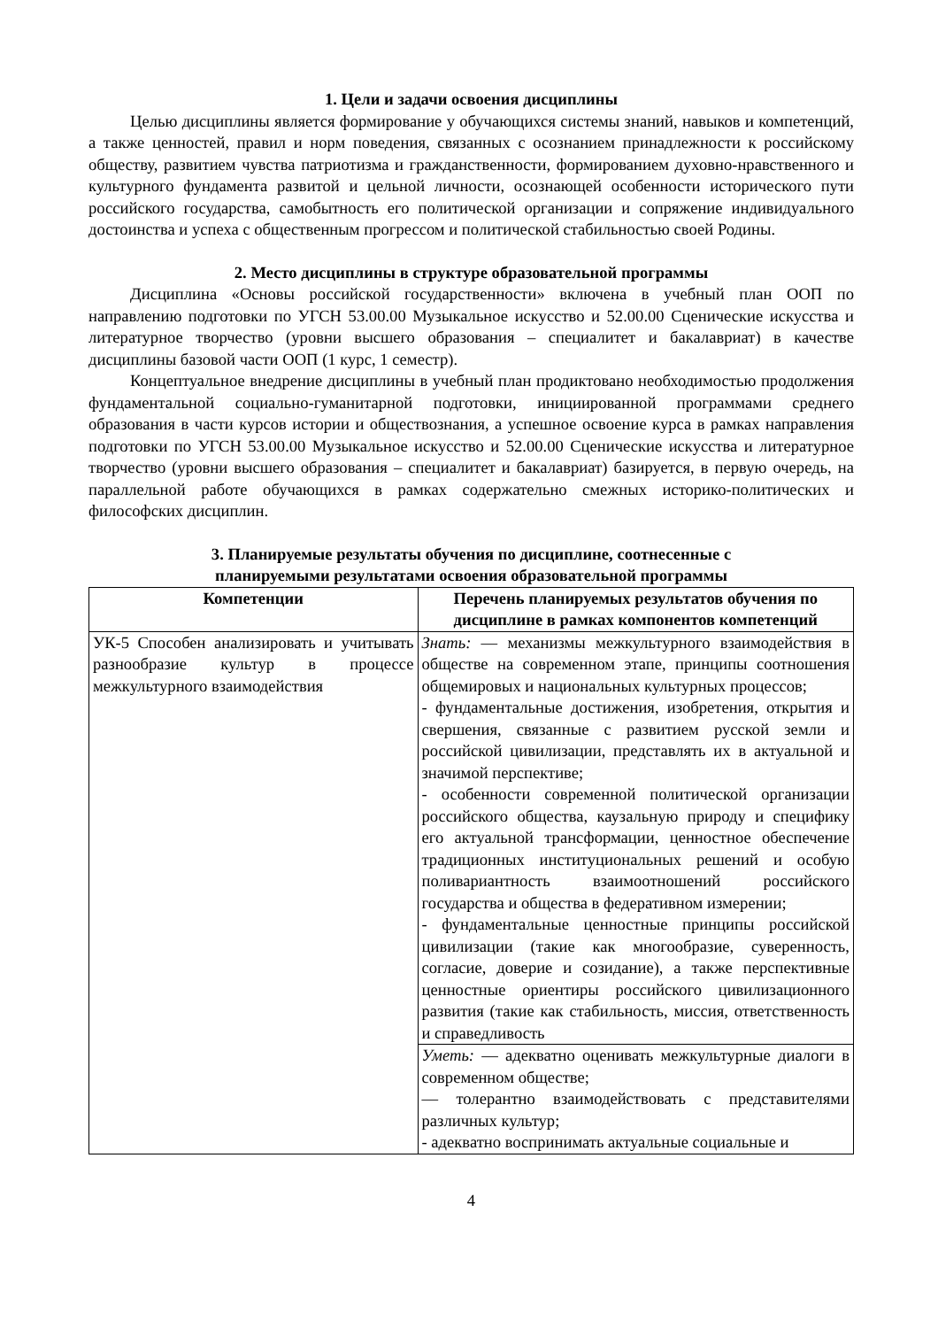1. Цели и задачи освоения дисциплины
Целью дисциплины является формирование у обучающихся системы знаний, навыков и компетенций, а также ценностей, правил и норм поведения, связанных с осознанием принадлежности к российскому обществу, развитием чувства патриотизма и гражданственности, формированием духовно-нравственного и культурного фундамента развитой и цельной личности, осознающей особенности исторического пути российского государства, самобытность его политической организации и сопряжение индивидуального достоинства и успеха с общественным прогрессом и политической стабильностью своей Родины.
2. Место дисциплины в структуре образовательной программы
Дисциплина «Основы российской государственности» включена в учебный план ООП по направлению подготовки по УГСН 53.00.00 Музыкальное искусство и 52.00.00 Сценические искусства и литературное творчество (уровни высшего образования – специалитет и бакалавриат) в качестве дисциплины базовой части ООП (1 курс, 1 семестр).
Концептуальное внедрение дисциплины в учебный план продиктовано необходимостью продолжения фундаментальной социально-гуманитарной подготовки, инициированной программами среднего образования в части курсов истории и обществознания, а успешное освоение курса в рамках направления подготовки по УГСН 53.00.00 Музыкальное искусство и 52.00.00 Сценические искусства и литературное творчество (уровни высшего образования – специалитет и бакалавриат) базируется, в первую очередь, на параллельной работе обучающихся в рамках содержательно смежных историко-политических и философских дисциплин.
3. Планируемые результаты обучения по дисциплине, соотнесенные с
планируемыми результатами освоения образовательной программы
| Компетенции | Перечень планируемых результатов обучения по дисциплине в рамках компонентов компетенций |
| --- | --- |
| УК-5 Способен анализировать и учитывать разнообразие культур в процессе межкультурного взаимодействия | Знать: — механизмы межкультурного взаимодействия в обществе на современном этапе, принципы соотношения общемировых и национальных культурных процессов; - фундаментальные достижения, изобретения, открытия и свершения, связанные с развитием русской земли и российской цивилизации, представлять их в актуальной и значимой перспективе; - особенности современной политической организации российского общества, каузальную природу и специфику его актуальной трансформации, ценностное обеспечение традиционных институциональных решений и особую поливариантность взаимоотношений российского государства и общества в федеративном измерении; - фундаментальные ценностные принципы российской цивилизации (такие как многообразие, суверенность, согласие, доверие и созидание), а также перспективные ценностные ориентиры российского цивилизационного развития (такие как стабильность, миссия, ответственность и справедливость |
| | Уметь: — адекватно оценивать межкультурные диалоги в современном обществе; — толерантно взаимодействовать с представителями различных культур; - адекватно воспринимать актуальные социальные и |
4